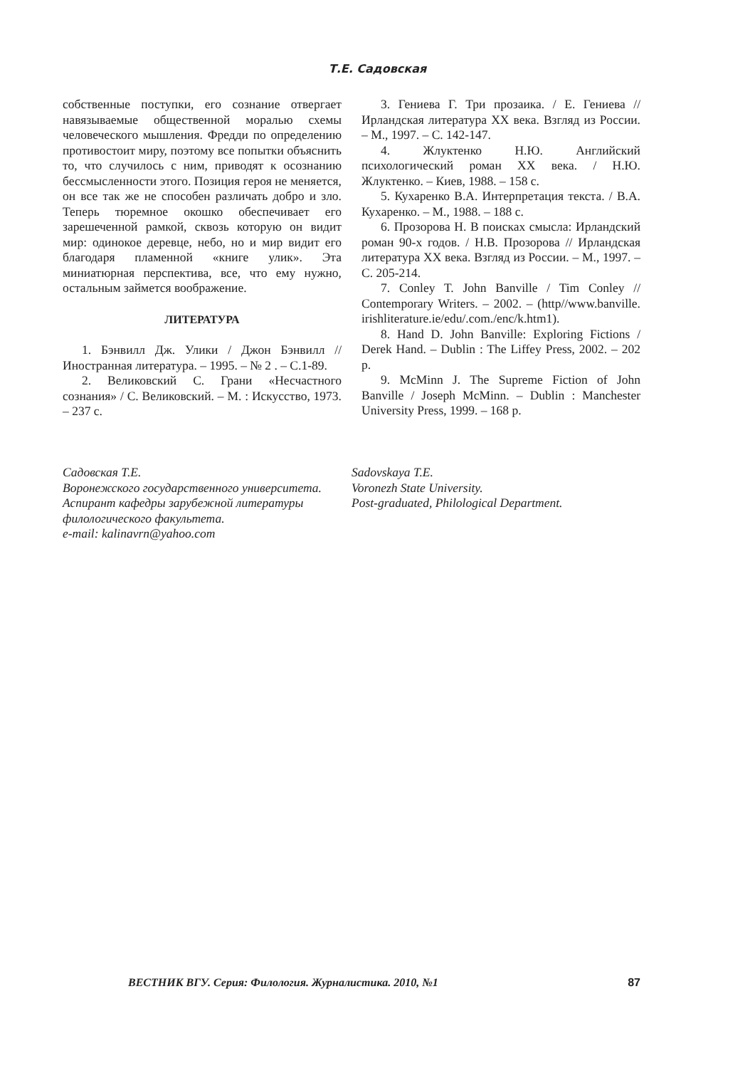Т.Е. Садовская
собственные поступки, его сознание отвергает навязываемые общественной моралью схемы человеческого мышления. Фредди по определению противостоит миру, поэтому все попытки объяснить то, что случилось с ним, приводят к осознанию бессмысленности этого. Позиция героя не меняется, он все так же не способен различать добро и зло. Теперь тюремное окошко обеспечивает его зарешеченной рамкой, сквозь которую он видит мир: одинокое деревце, небо, но и мир видит его благодаря пламенной «книге улик». Эта миниатюрная перспектива, все, что ему нужно, остальным займется воображение.
ЛИТЕРАТУРА
1. Бэнвилл Дж. Улики / Джон Бэнвилл // Иностранная литература. – 1995. – № 2 . – С.1-89.
2. Великовский С. Грани «Несчастного сознания» / С. Великовский. – М. : Искусство, 1973. – 237 с.
3. Гениева Г. Три прозаика. / Е. Гениева // Ирландская литература ХХ века. Взгляд из России. – М., 1997. – С. 142-147.
4. Жлуктенко Н.Ю. Английский психологический роман ХХ века. / Н.Ю. Жлуктенко. – Киев, 1988. – 158 с.
5. Кухаренко В.А. Интерпретация текста. / В.А. Кухаренко. – М., 1988. – 188 с.
6. Прозорова Н. В поисках смысла: Ирландский роман 90-х годов. / Н.В. Прозорова // Ирландская литература ХХ века. Взгляд из России. – М., 1997. – С. 205-214.
7. Conley T. John Banville / Tim Conley // Contemporary Writers. – 2002. – (http//www.banville. irishliterature.ie/edu/.com./enc/k.htm1).
8. Hand D. John Banville: Exploring Fictions / Derek Hand. – Dublin : The Liffey Press, 2002. – 202 p.
9. McMinn J. The Supreme Fiction of John Banville / Joseph McMinn. – Dublin : Manchester University Press, 1999. – 168 p.
Садовская Т.Е.
Воронежского государственного университета.
Аспирант кафедры зарубежной литературы филологического факультета.
e-mail: kalinavrn@yahoo.com
Sadovskaya T.E.
Voronezh State University.
Post-graduated, Philological Department.
ВЕСТНИК ВГУ. Серия: Филология. Журналистика. 2010, №1 87